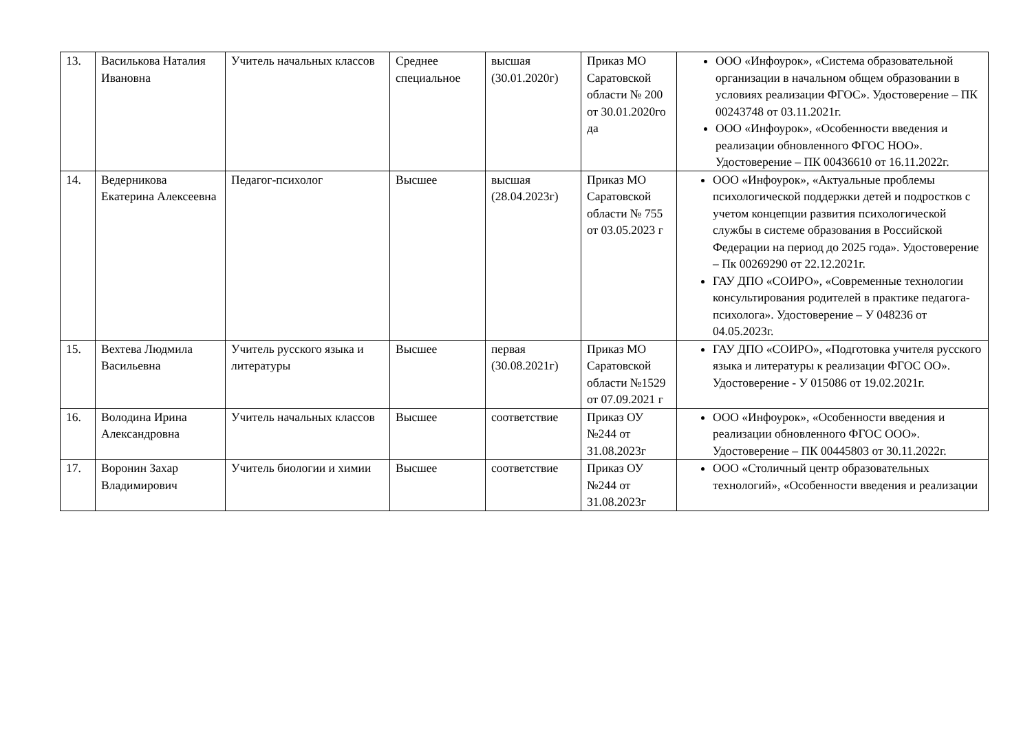| 13. | Василькова Наталия Ивановна | Учитель начальных классов | Среднее специальное | высшая (30.01.2020г) | Приказ МО Саратовской области № 200 от 30.01.2020го да | ООО «Инфоурок», «Система образовательной организации в начальном общем образовании в условиях реализации ФГОС». Удостоверение – ПК 00243748 от 03.11.2021г. ООО «Инфоурок», «Особенности введения и реализации обновленного ФГОС НОО». Удостоверение – ПК 00436610 от 16.11.2022г. |
| 14. | Ведерникова Екатерина Алексеевна | Педагог-психолог | Высшее | высшая (28.04.2023г) | Приказ МО Саратовской области № 755 от 03.05.2023 г | ООО «Инфоурок», «Актуальные проблемы психологической поддержки детей и подростков с учетом концепции развития психологической службы в системе образования в Российской Федерации на период до 2025 года». Удостоверение – Пк 00269290 от 22.12.2021г. ГАУ ДПО «СОИРО», «Современные технологии консультирования родителей в практике педагога-психолога». Удостоверение – У 048236 от 04.05.2023г. |
| 15. | Вехтева Людмила Васильевна | Учитель русского языка и литературы | Высшее | первая (30.08.2021г) | Приказ МО Саратовской области №1529 от 07.09.2021 г | ГАУ ДПО «СОИРО», «Подготовка учителя русского языка и литературы к реализации ФГОС ОО». Удостоверение - У 015086 от 19.02.2021г. |
| 16. | Володина Ирина Александровна | Учитель начальных классов | Высшее | соответствие | Приказ ОУ №244 от 31.08.2023г | ООО «Инфоурок», «Особенности введения и реализации обновленного ФГОС ООО». Удостоверение – ПК 00445803 от 30.11.2022г. |
| 17. | Воронин Захар Владимирович | Учитель биологии и химии | Высшее | соответствие | Приказ ОУ №244 от 31.08.2023г | ООО «Столичный центр образовательных технологий», «Особенности введения и реализации |